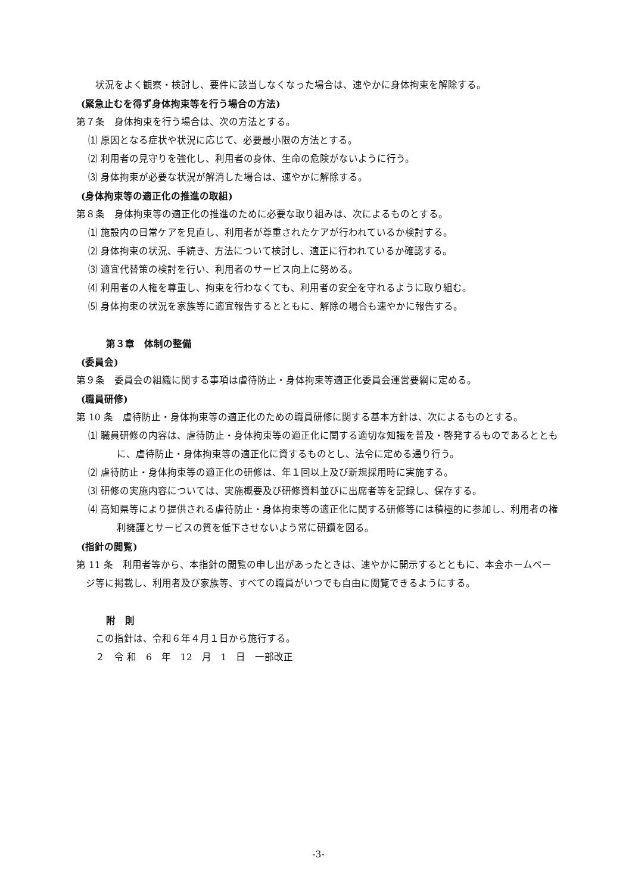状況をよく観察・検討し、要件に該当しなくなった場合は、速やかに身体拘束を解除する。
(緊急止むを得ず身体拘束等を行う場合の方法)
第７条　身体拘束を行う場合は、次の方法とする。
⑴ 原因となる症状や状況に応じて、必要最小限の方法とする。
⑵ 利用者の見守りを強化し、利用者の身体、生命の危険がないように行う。
⑶ 身体拘束が必要な状況が解消した場合は、速やかに解除する。
(身体拘束等の適正化の推進の取組)
第８条　身体拘束等の適正化の推進のために必要な取り組みは、次によるものとする。
⑴ 施設内の日常ケアを見直し、利用者が尊重されたケアが行われているか検討する。
⑵ 身体拘束の状況、手続き、方法について検討し、適正に行われているか確認する。
⑶ 適宜代替策の検討を行い、利用者のサービス向上に努める。
⑷ 利用者の人権を尊重し、拘束を行わなくても、利用者の安全を守れるように取り組む。
⑸ 身体拘束の状況を家族等に適宜報告するとともに、解除の場合も速やかに報告する。
第３章　体制の整備
(委員会)
第９条　委員会の組織に関する事項は虐待防止・身体拘束等適正化委員会運営要綱に定める。
(職員研修)
第 10 条　虐待防止・身体拘束等の適正化のための職員研修に関する基本方針は、次によるものとする。
⑴ 職員研修の内容は、虐待防止・身体拘束等の適正化に関する適切な知識を普及・啓発するものであるとともに、虐待防止・身体拘束等の適正化に資するものとし、法令に定める通り行う。
⑵ 虐待防止・身体拘束等の適正化の研修は、年１回以上及び新規採用時に実施する。
⑶ 研修の実施内容については、実施概要及び研修資料並びに出席者等を記録し、保存する。
⑷ 高知県等により提供される虐待防止・身体拘束等の適正化に関する研修等には積極的に参加し、利用者の権利擁護とサービスの質を低下させないよう常に研鑽を図る。
(指針の閲覧)
第 11 条　利用者等から、本指針の閲覧の申し出があったときは、速やかに開示するとともに、本会ホームページ等に掲載し、利用者及び家族等、すべての職員がいつでも自由に閲覧できるようにする。
附　則
この指針は、令和６年４月１日から施行する。
２　令 和　6　年　12　月　1　日　一部改正
-3-